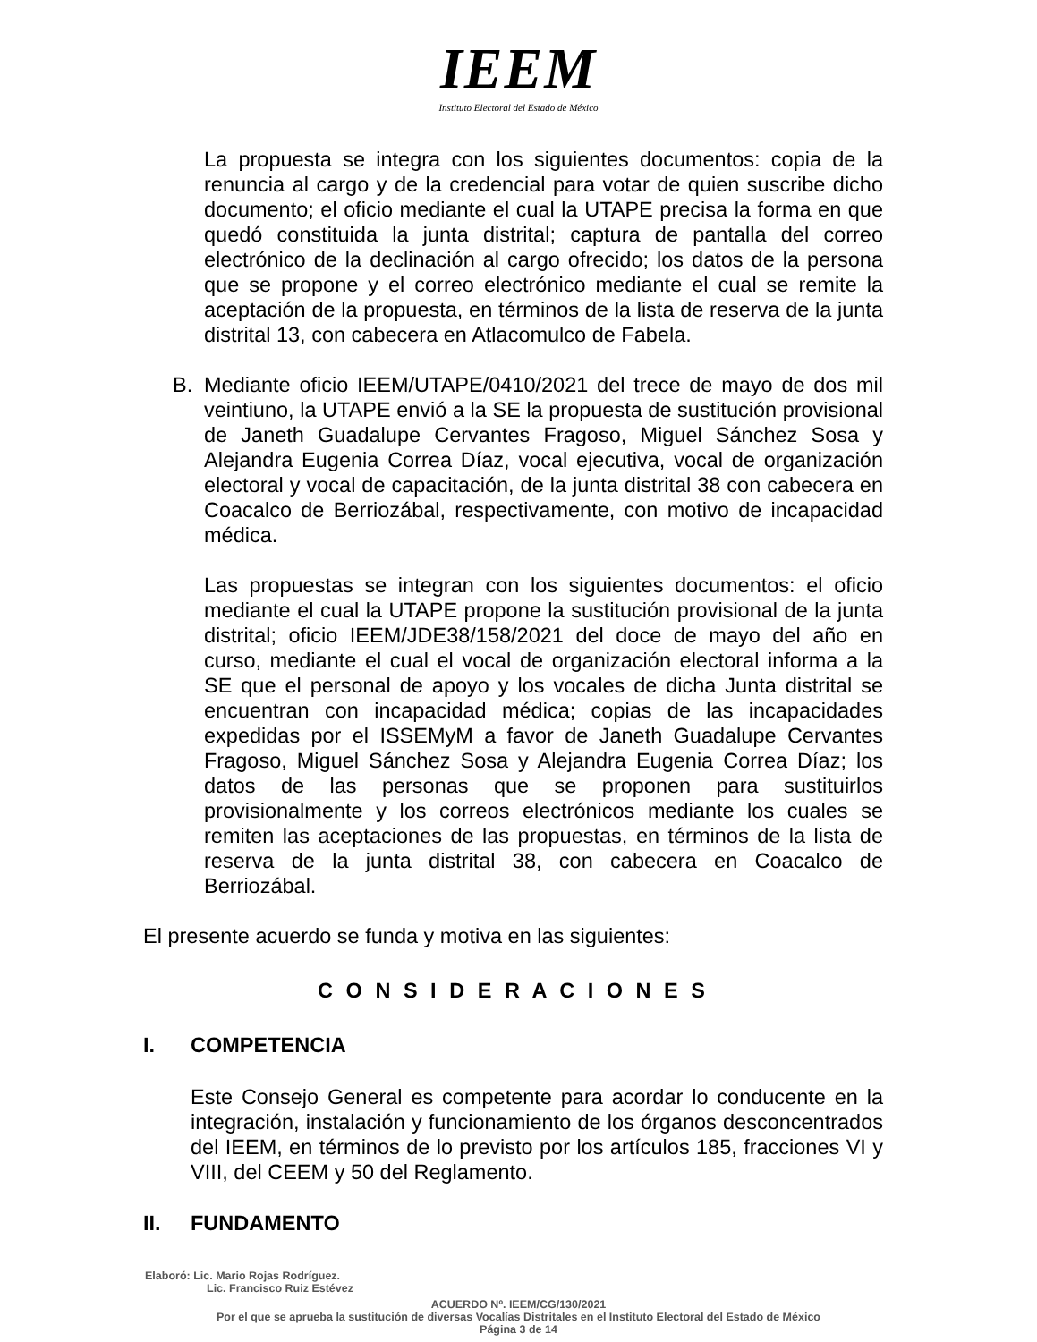IEEM
Instituto Electoral del Estado de México
La propuesta se integra con los siguientes documentos: copia de la renuncia al cargo y de la credencial para votar de quien suscribe dicho documento; el oficio mediante el cual la UTAPE precisa la forma en que quedó constituida la junta distrital; captura de pantalla del correo electrónico de la declinación al cargo ofrecido; los datos de la persona que se propone y el correo electrónico mediante el cual se remite la aceptación de la propuesta, en términos de la lista de reserva de la junta distrital 13, con cabecera en Atlacomulco de Fabela.
B. Mediante oficio IEEM/UTAPE/0410/2021 del trece de mayo de dos mil veintiuno, la UTAPE envió a la SE la propuesta de sustitución provisional de Janeth Guadalupe Cervantes Fragoso, Miguel Sánchez Sosa y Alejandra Eugenia Correa Díaz, vocal ejecutiva, vocal de organización electoral y vocal de capacitación, de la junta distrital 38 con cabecera en Coacalco de Berriozábal, respectivamente, con motivo de incapacidad médica.
Las propuestas se integran con los siguientes documentos: el oficio mediante el cual la UTAPE propone la sustitución provisional de la junta distrital; oficio IEEM/JDE38/158/2021 del doce de mayo del año en curso, mediante el cual el vocal de organización electoral informa a la SE que el personal de apoyo y los vocales de dicha Junta distrital se encuentran con incapacidad médica; copias de las incapacidades expedidas por el ISSEMyM a favor de Janeth Guadalupe Cervantes Fragoso, Miguel Sánchez Sosa y Alejandra Eugenia Correa Díaz; los datos de las personas que se proponen para sustituirlos provisionalmente y los correos electrónicos mediante los cuales se remiten las aceptaciones de las propuestas, en términos de la lista de reserva de la junta distrital 38, con cabecera en Coacalco de Berriozábal.
El presente acuerdo se funda y motiva en las siguientes:
C O N S I D E R A C I O N E S
I. COMPETENCIA
Este Consejo General es competente para acordar lo conducente en la integración, instalación y funcionamiento de los órganos desconcentrados del IEEM, en términos de lo previsto por los artículos 185, fracciones VI y VIII, del CEEM y 50 del Reglamento.
II. FUNDAMENTO
Elaboró: Lic. Mario Rojas Rodríguez.
Lic. Francisco Ruiz Estévez
ACUERDO Nº. IEEM/CG/130/2021
Por el que se aprueba la sustitución de diversas Vocalías Distritales en el Instituto Electoral del Estado de México
Página 3 de 14